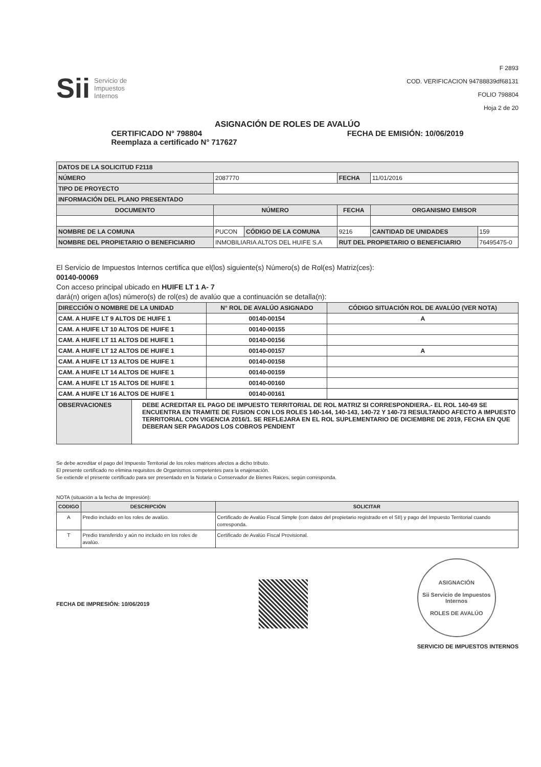Sii Servicio de
Impuestos
Internos
F 2893
COD. VERIFICACION 94788839df68131
FOLIO 798804
Hoja 2 de 20
ASIGNACIÓN DE ROLES DE AVALÚO
CERTIFICADO N° 798804
Reemplaza a certificado N° 717627
FECHA DE EMISIÓN: 10/06/2019
| DATOS DE LA SOLICITUD F2118 | | | | | |
| NÚMERO | 2087770 | | FECHA | 11/01/2016 | |
| TIPO DE PROYECTO | | | | | |
| INFORMACIÓN DEL PLANO PRESENTADO | | | | | |
| DOCUMENTO | NÚMERO | | FECHA | ORGANISMO EMISOR | |
| NOMBRE DE LA COMUNA | PUCON | CÓDIGO DE LA COMUNA | 9216 | CANTIDAD DE UNIDADES | 159 |
| NOMBRE DEL PROPIETARIO O BENEFICIARIO | INMOBILIARIA ALTOS DEL HUIFE S.A | | RUT DEL PROPIETARIO O BENEFICIARIO | | 76495475-0 |
El Servicio de Impuestos Internos certifica que el(los) siguiente(s) Número(s) de Rol(es) Matriz(ces):
00140-00069
Con acceso principal ubicado en HUIFE LT 1 A- 7
dará(n) origen a(los) número(s) de rol(es) de avalúo que a continuación se detalla(n):
| DIRECCIÓN O NOMBRE DE LA UNIDAD | N° ROL DE AVALÚO ASIGNADO | CÓDIGO SITUACIÓN ROL DE AVALÚO (VER NOTA) |
| --- | --- | --- |
| CAM. A HUIFE LT 9 ALTOS DE HUIFE 1 | 00140-00154 | A |
| CAM. A HUIFE LT 10 ALTOS DE HUIFE 1 | 00140-00155 | |
| CAM. A HUIFE LT 11 ALTOS DE HUIFE 1 | 00140-00156 | |
| CAM. A HUIFE LT 12 ALTOS DE HUIFE 1 | 00140-00157 | A |
| CAM. A HUIFE LT 13 ALTOS DE HUIFE 1 | 00140-00158 | |
| CAM. A HUIFE LT 14 ALTOS DE HUIFE 1 | 00140-00159 | |
| CAM. A HUIFE LT 15 ALTOS DE HUIFE 1 | 00140-00160 | |
| CAM. A HUIFE LT 16 ALTOS DE HUIFE 1 | 00140-00161 | |
| OBSERVACIONES | DEBE ACREDITAR EL PAGO DE IMPUESTO TERRITORIAL DE ROL MATRIZ SI CORRESPONDIERA.- EL ROL 140-69 SE ENCUENTRA EN TRAMITE DE FUSION CON LOS ROLES 140-144, 140-143, 140-72 Y 140-73 RESULTANDO AFECTO A IMPUESTO TERRITORIAL CON VIGENCIA 2016/1. SE REFLEJARA EN EL ROL SUPLEMENTARIO DE DICIEMBRE DE 2019, FECHA EN QUE DEBERAN SER PAGADOS LOS COBROS PENDIENT |
Se debe acreditar el pago del Impuesto Territorial de los roles matrices afectos a dicho tributo.
El presente certificado no elimina requisitos de Organismos competentes para la enajenación.
Se extiende el presente certificado para ser presentado en la Notaria o Conservador de Bienes Raices, según corresponda.
NOTA (situación a la fecha de Impresión):
| CODIGO | DESCRIPCIÓN | SOLICITAR |
| --- | --- | --- |
| A | Predio incluido en los roles de avalúo. | Certificado de Avalúo Fiscal Simple (con datos del propietario registrado en el SII) y pago del Impuesto Territorial cuando corresponda. |
| T | Predio transferido y aún no incluido en los roles de avalúo. | Certificado de Avalúo Fiscal Provisional. |
FECHA DE IMPRESIÓN: 10/06/2019
ASIGNACIÓN
Sii Servicio de Impuestos Internos
ROLES DE AVALÚO
SERVICIO DE IMPUESTOS INTERNOS